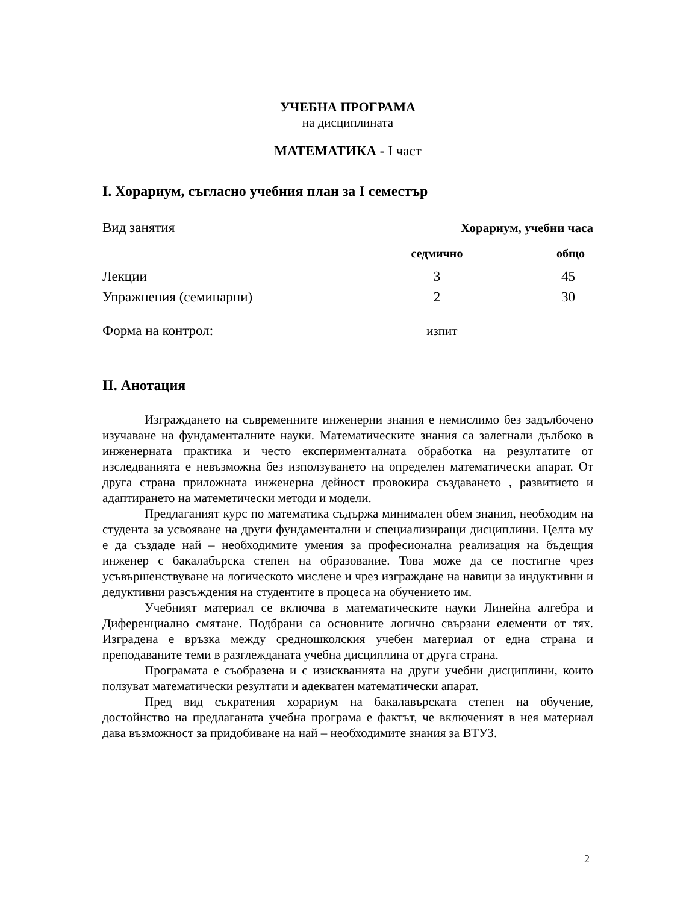УЧЕБНА ПРОГРАМА
на дисциплината
МАТЕМАТИКА - I част
I. Хорариум, съгласно учебния план за I семестър
| Вид занятия | Хорариум, учебни часа | |
| | седмично | общо |
| Лекции | 3 | 45 |
| Упражнения (семинарни) | 2 | 30 |
| Форма на контрол: | изпит | |
II. Анотация
Изграждането на съвременните инженерни знания е немислимо без задълбочено изучаване на фундаменталните науки. Математическите знания са залегнали дълбоко в инженерната практика и често експерименталната обработка на резултатите от изследванията е невъзможна без използуването на определен математически апарат. От друга страна приложната инженерна дейност провокира създаването , развитието и адаптирането на матеметически методи и модели.
Предлаганият курс по математика съдържа минимален обем знания, необходим на студента за усвояване на други фундаментални и специализиращи дисциплини. Целта му е да създаде най – необходимите умения за професионална реализация на бъдещия инженер с бакалабърска степен на образование. Това може да се постигне чрез усъвършенствуване на логическото мислене и чрез изграждане на навици за индуктивни и дедуктивни разсъждения на студентите в процеса на обучението им.
Учебният материал се включва в математическите науки Линейна алгебра и Диференциално смятане. Подбрани са основните логично свързани елементи от тях. Изградена е връзка между средношколския учебен материал от една страна и преподаваните теми в разглежданата учебна дисциплина от друга страна.
Програмата е съобразена и с изискванията на други учебни дисциплини, които ползуват математически резултати и адекватен математически апарат.
Пред вид съкратения хорариум на бакалавърската степен на обучение, достойнство на предлаганата учебна програма е фактът, че включеният в нея материал дава възможност за придобиване на най – необходимите знания за ВТУЗ.
2